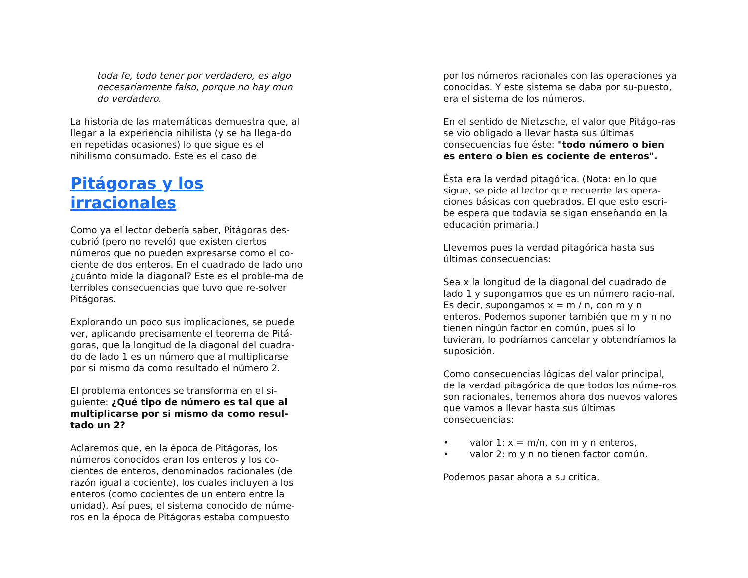toda fe, todo tener por verdadero, es algo necesariamente falso, porque no hay mun do verdadero.
La historia de las matemáticas demuestra que, al llegar a la experiencia nihilista (y se ha llega-do en repetidas ocasiones) lo que sigue es el nihilismo consumado. Este es el caso de
Pitágoras y los irracionales
Como ya el lector debería saber, Pitágoras des-cubrió (pero no reveló) que existen ciertos números que no pueden expresarse como el co-ciente de dos enteros. En el cuadrado de lado uno ¿cuánto mide la diagonal? Este es el proble-ma de terribles consecuencias que tuvo que re-solver Pitágoras.
Explorando un poco sus implicaciones, se puede ver, aplicando precisamente el teorema de Pitá-goras, que la longitud de la diagonal del cuadra-do de lado 1 es un número que al multiplicarse por si mismo da como resultado el número 2.
El problema entonces se transforma en el si-guiente: ¿Qué tipo de número es tal que al multiplicarse por si mismo da como resul-tado un 2?
Aclaremos que, en la época de Pitágoras, los números conocidos eran los enteros y los co-cientes de enteros, denominados racionales (de razón igual a cociente), los cuales incluyen a los enteros (como cocientes de un entero entre la unidad). Así pues, el sistema conocido de núme-ros en la época de Pitágoras estaba compuesto
por los números racionales con las operaciones ya conocidas. Y este sistema se daba por su-puesto, era el sistema de los números.
En el sentido de Nietzsche, el valor que Pitágo-ras se vio obligado a llevar hasta sus últimas consecuencias fue éste: "todo número o bien es entero o bien es cociente de enteros".
Ésta era la verdad pitagórica. (Nota: en lo que sigue, se pide al lector que recuerde las opera-ciones básicas con quebrados. El que esto escri-be espera que todavía se sigan enseñando en la educación primaria.)
Llevemos pues la verdad pitagórica hasta sus últimas consecuencias:
Sea x la longitud de la diagonal del cuadrado de lado 1 y supongamos que es un número racio-nal. Es decir, supongamos x = m / n, con m y n enteros. Podemos suponer también que m y n no tienen ningún factor en común, pues si lo tuvieran, lo podríamos cancelar y obtendríamos la suposición.
Como consecuencias lógicas del valor principal, de la verdad pitagórica de que todos los núme-ros son racionales, tenemos ahora dos nuevos valores que vamos a llevar hasta sus últimas consecuencias:
• valor 1: x = m/n, con m y n enteros,
• valor 2: m y n no tienen factor común.
Podemos pasar ahora a su crítica.